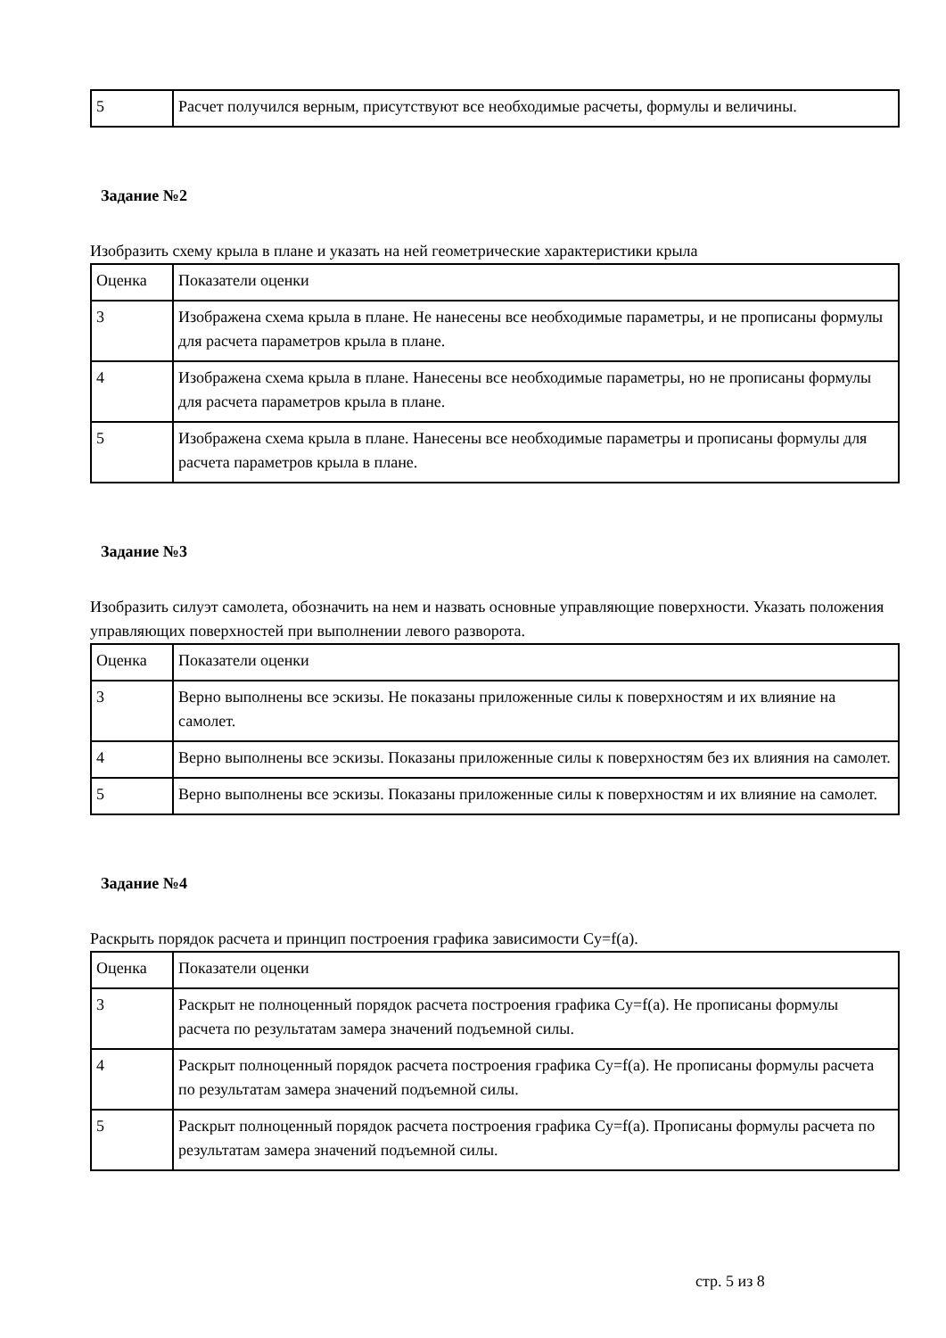| 5 | Расчет получился верным, присутствуют все необходимые расчеты, формулы и величины. |
Задание №2
Изобразить схему крыла в плане и указать на ней геометрические характеристики крыла
| Оценка | Показатели оценки |
| 3 | Изображена схема крыла в плане. Не нанесены все необходимые параметры, и не прописаны формулы для расчета параметров крыла в плане. |
| 4 | Изображена схема крыла в плане. Нанесены все необходимые параметры, но не прописаны формулы для расчета параметров крыла в плане. |
| 5 | Изображена схема крыла в плане. Нанесены все необходимые параметры и прописаны формулы для расчета параметров крыла в плане. |
Задание №3
Изобразить силуэт самолета, обозначить на нем и назвать основные управляющие поверхности. Указать положения управляющих поверхностей при выполнении левого разворота.
| Оценка | Показатели оценки |
| 3 | Верно выполнены все эскизы. Не показаны приложенные силы к поверхностям и их влияние на самолет. |
| 4 | Верно выполнены все эскизы. Показаны приложенные силы к поверхностям без их влияния на самолет. |
| 5 | Верно выполнены все эскизы. Показаны приложенные силы к поверхностям и их влияние на самолет. |
Задание №4
Раскрыть порядок расчета и принцип построения графика зависимости Cy=f(a).
| Оценка | Показатели оценки |
| 3 | Раскрыт не полноценный порядок расчета построения графика Cy=f(a). Не прописаны формулы расчета по результатам замера значений подъемной силы. |
| 4 | Раскрыт полноценный порядок расчета построения графика Cy=f(a). Не прописаны формулы расчета по результатам замера значений подъемной силы. |
| 5 | Раскрыт полноценный порядок расчета построения графика Cy=f(a). Прописаны формулы расчета по результатам замера значений подъемной силы. |
стр. 5 из 8